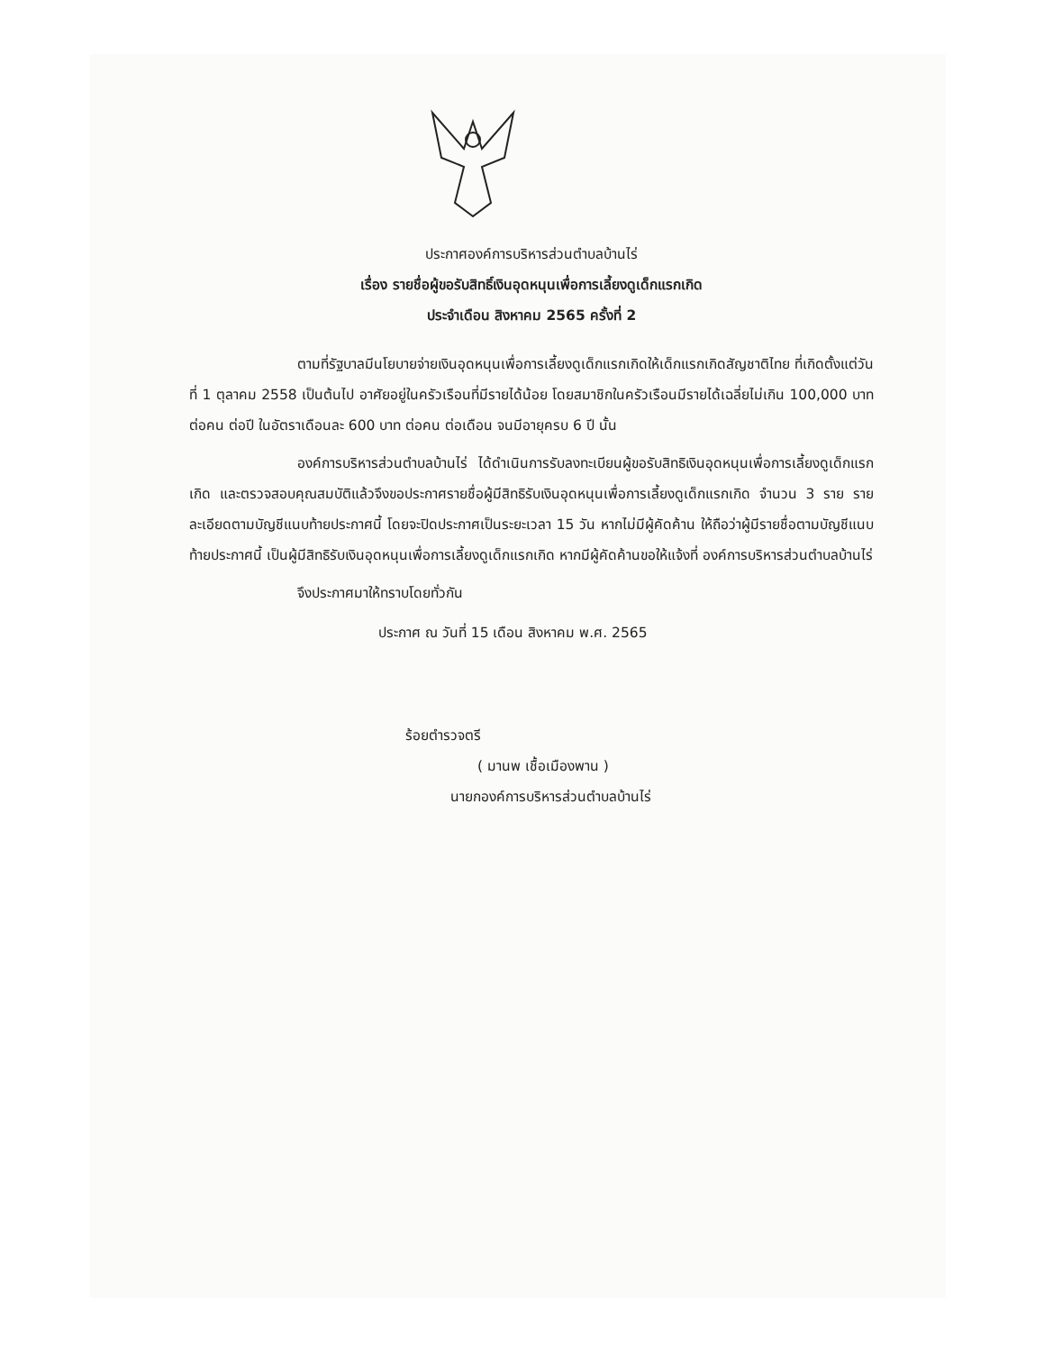ประกาศองค์การบริหารส่วนตำบลบ้านไร่
เรื่อง รายชื่อผู้ขอรับสิทธิ์เงินอุดหนุนเพื่อการเลี้ยงดูเด็กแรกเกิด
ประจำเดือน สิงหาคม 2565 ครั้งที่ 2
ตามที่รัฐบาลมีนโยบายจ่ายเงินอุดหนุนเพื่อการเลี้ยงดูเด็กแรกเกิดให้เด็กแรกเกิดสัญชาติไทย ที่เกิดตั้งแต่วันที่ 1 ตุลาคม 2558 เป็นต้นไป อาศัยอยู่ในครัวเรือนที่มีรายได้น้อย โดยสมาชิกในครัวเรือนมีรายได้เฉลี่ยไม่เกิน 100,000 บาท ต่อคน ต่อปี ในอัตราเดือนละ 600 บาท ต่อคน ต่อเดือน จนมีอายุครบ 6 ปี นั้น
องค์การบริหารส่วนตำบลบ้านไร่ ได้ดำเนินการรับลงทะเบียนผู้ขอรับสิทธิเงินอุดหนุนเพื่อการเลี้ยงดูเด็กแรกเกิด และตรวจสอบคุณสมบัติแล้วจึงขอประกาศรายชื่อผู้มีสิทธิรับเงินอุดหนุนเพื่อการเลี้ยงดูเด็กแรกเกิด จำนวน 3 ราย รายละเอียดตามบัญชีแนบท้ายประกาศนี้ โดยจะปิดประกาศเป็นระยะเวลา 15 วัน หากไม่มีผู้คัดค้าน ให้ถือว่าผู้มีรายชื่อตามบัญชีแนบท้ายประกาศนี้ เป็นผู้มีสิทธิรับเงินอุดหนุนเพื่อการเลี้ยงดูเด็กแรกเกิด หากมีผู้คัดค้านขอให้แจ้งที่ องค์การบริหารส่วนตำบลบ้านไร่
จึงประกาศมาให้ทราบโดยทั่วกัน
ประกาศ ณ วันที่ 15 เดือน สิงหาคม พ.ศ. 2565
ร้อยตำรวจตรี
( มานพ เชื้อเมืองพาน )
นายกองค์การบริหารส่วนตำบลบ้านไร่